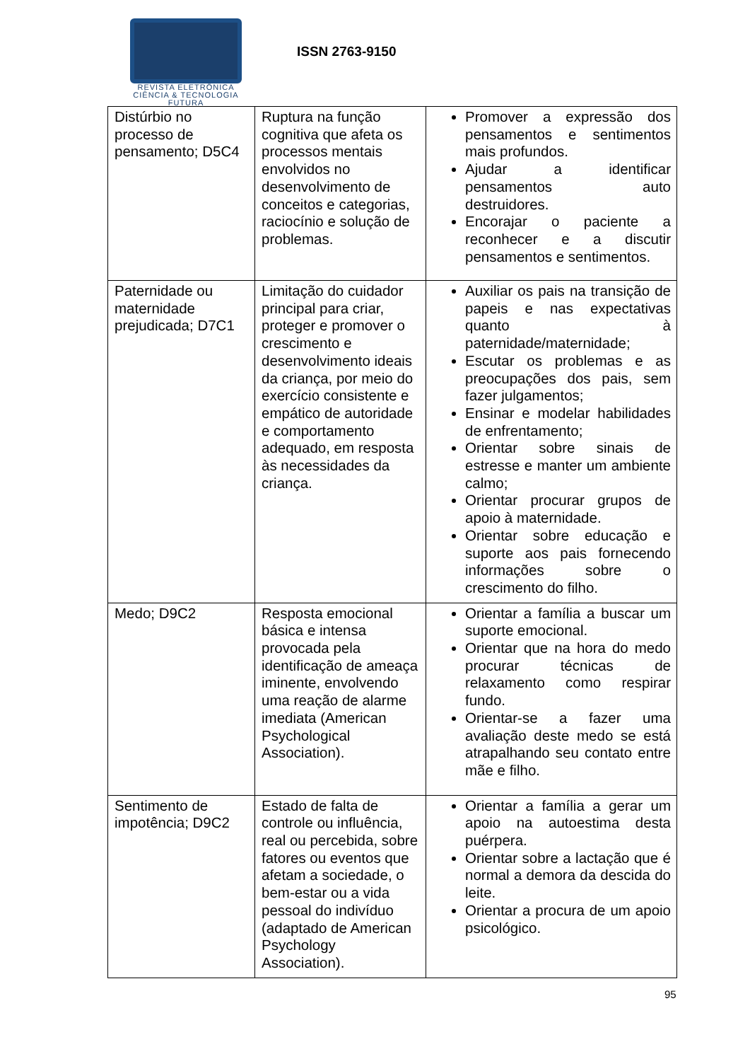REVISTA ELETRÔNICA
CIÊNCIA & TECNOLOGIA
FUTURA
ISSN 2763-9150
| Distúrbio no processo de pensamento; D5C4 | Ruptura na função cognitiva que afeta os processos mentais envolvidos no desenvolvimento de conceitos e categorias, raciocínio e solução de problemas. | Promover a expressão dos pensamentos e sentimentos mais profundos. Ajudar a identificar pensamentos auto destruidores. Encorajar o paciente a reconhecer e a discutir pensamentos e sentimentos. |
| Paternidade ou maternidade prejudicada; D7C1 | Limitação do cuidador principal para criar, proteger e promover o crescimento e desenvolvimento ideais da criança, por meio do exercício consistente e empático de autoridade e comportamento adequado, em resposta às necessidades da criança. | Auxiliar os pais na transição de papeis e nas expectativas quanto à paternidade/maternidade; Escutar os problemas e as preocupações dos pais, sem fazer julgamentos; Ensinar e modelar habilidades de enfrentamento; Orientar sobre sinais de estresse e manter um ambiente calmo; Orientar procurar grupos de apoio à maternidade. Orientar sobre educação e suporte aos pais fornecendo informações sobre o crescimento do filho. |
| Medo; D9C2 | Resposta emocional básica e intensa provocada pela identificação de ameaça iminente, envolvendo uma reação de alarme imediata (American Psychological Association). | Orientar a família a buscar um suporte emocional. Orientar que na hora do medo procurar técnicas de relaxamento como respirar fundo. Orientar-se a fazer uma avaliação deste medo se está atrapalhando seu contato entre mãe e filho. |
| Sentimento de impotência; D9C2 | Estado de falta de controle ou influência, real ou percebida, sobre fatores ou eventos que afetam a sociedade, o bem-estar ou a vida pessoal do indivíduo (adaptado de American Psychology Association). | Orientar a família a gerar um apoio na autoestima desta puérpera. Orientar sobre a lactação que é normal a demora da descida do leite. Orientar a procura de um apoio psicológico. |
95